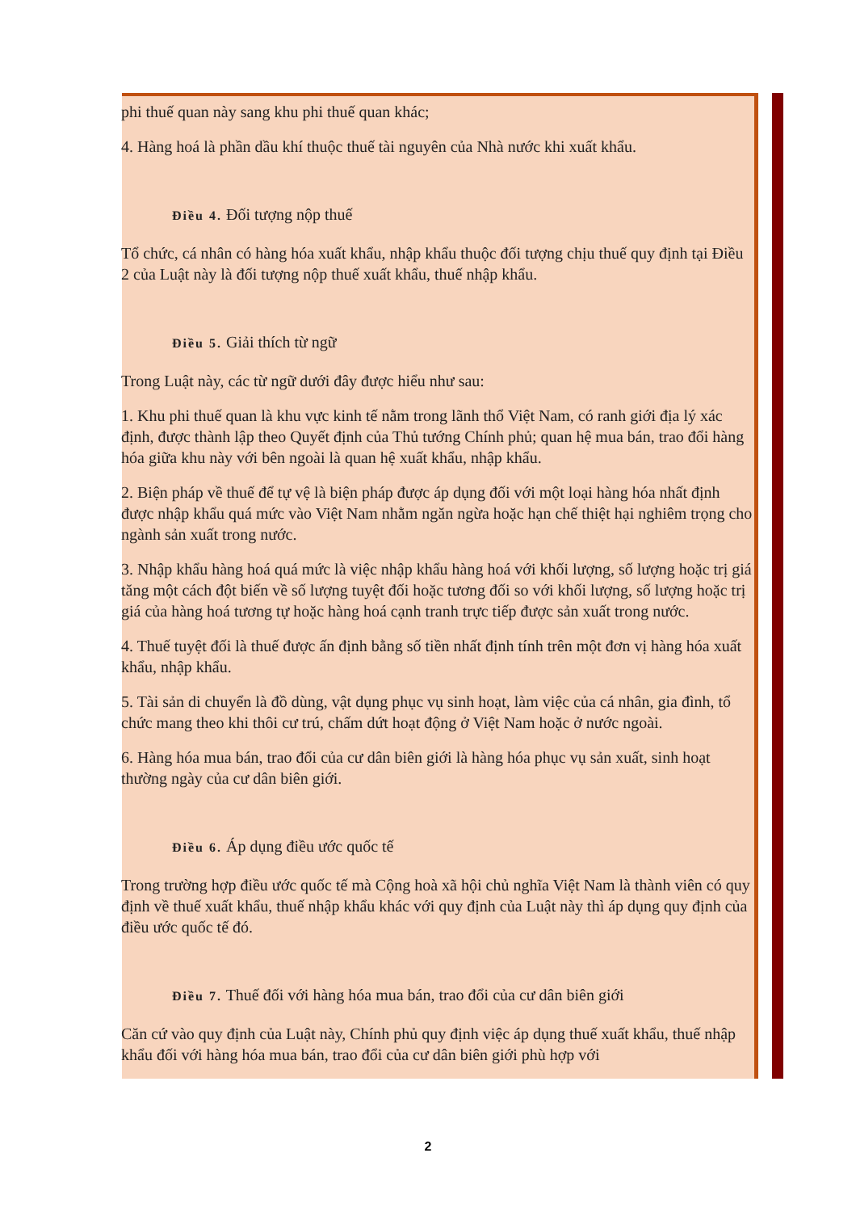phi thuế quan này sang khu phi thuế quan khác;
4. Hàng hoá là phần dầu khí thuộc thuế tài nguyên của Nhà nước khi xuất khẩu.
Điều 4. Đối tượng nộp thuế
Tổ chức, cá nhân có hàng hóa xuất khẩu, nhập khẩu thuộc đối tượng chịu thuế quy định tại Điều 2 của Luật này là đối tượng nộp thuế xuất khẩu, thuế nhập khẩu.
Điều 5. Giải thích từ ngữ
Trong Luật này, các từ ngữ dưới đây được hiểu như sau:
1. Khu phi thuế quan là khu vực kinh tế nằm trong lãnh thổ Việt Nam, có ranh giới địa lý xác định, được thành lập theo Quyết định của Thủ tướng Chính phủ; quan hệ mua bán, trao đổi hàng hóa giữa khu này với bên ngoài là quan hệ xuất khẩu, nhập khẩu.
2. Biện pháp về thuế để tự vệ là biện pháp được áp dụng đối với một loại hàng hóa nhất định được nhập khẩu quá mức vào Việt Nam nhằm ngăn ngừa hoặc hạn chế thiệt hại nghiêm trọng cho ngành sản xuất trong nước.
3. Nhập khẩu hàng hoá quá mức là việc nhập khẩu hàng hoá với khối lượng, số lượng hoặc trị giá tăng một cách đột biến về số lượng tuyệt đối hoặc tương đối so với khối lượng, số lượng hoặc trị giá của hàng hoá tương tự hoặc hàng hoá cạnh tranh trực tiếp được sản xuất trong nước.
4. Thuế tuyệt đối là thuế được ấn định bằng số tiền nhất định tính trên một đơn vị hàng hóa xuất khẩu, nhập khẩu.
5. Tài sản di chuyển là đồ dùng, vật dụng phục vụ sinh hoạt, làm việc của cá nhân, gia đình, tổ chức mang theo khi thôi cư trú, chấm dứt hoạt động ở Việt Nam hoặc ở nước ngoài.
6. Hàng hóa mua bán, trao đổi của cư dân biên giới là hàng hóa phục vụ sản xuất, sinh hoạt thường ngày của cư dân biên giới.
Điều 6. Áp dụng điều ước quốc tế
Trong trường hợp điều ước quốc tế mà Cộng hoà xã hội chủ nghĩa Việt Nam là thành viên có quy định về thuế xuất khẩu, thuế nhập khẩu khác với quy định của Luật này thì áp dụng quy định của điều ước quốc tế đó.
Điều 7. Thuế đối với hàng hóa mua bán, trao đổi của cư dân biên giới
Căn cứ vào quy định của Luật này, Chính phủ quy định việc áp dụng thuế xuất khẩu, thuế nhập khẩu đối với hàng hóa mua bán, trao đổi của cư dân biên giới phù hợp với
2